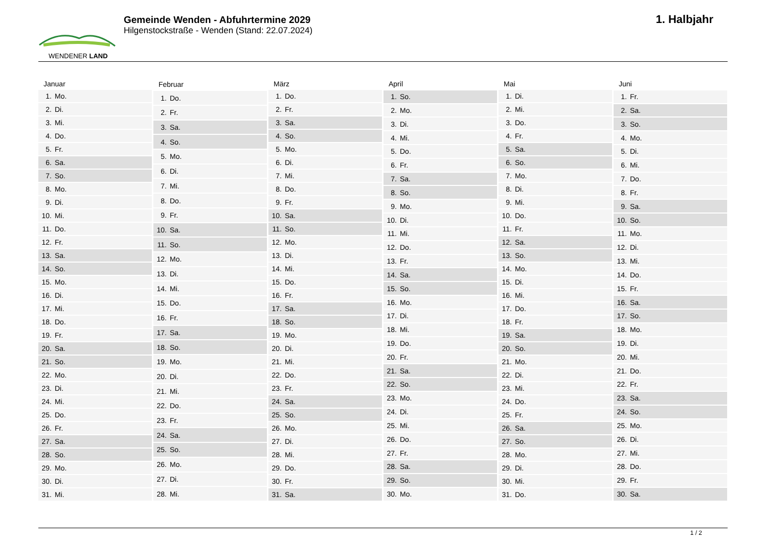WENDENER LAND
Gemeinde Wenden - Abfuhrtermine 2029
Hilgenstockstraße - Wenden (Stand: 22.07.2024)
1. Halbjahr
| Januar | |
| --- | --- |
| 1. | Mo. |
| 2. | Di. |
| 3. | Mi. |
| 4. | Do. |
| 5. | Fr. |
| 6. | Sa. |
| 7. | So. |
| 8. | Mo. |
| 9. | Di. |
| 10. | Mi. |
| 11. | Do. |
| 12. | Fr. |
| 13. | Sa. |
| 14. | So. |
| 15. | Mo. |
| 16. | Di. |
| 17. | Mi. |
| 18. | Do. |
| 19. | Fr. |
| 20. | Sa. |
| 21. | So. |
| 22. | Mo. |
| 23. | Di. |
| 24. | Mi. |
| 25. | Do. |
| 26. | Fr. |
| 27. | Sa. |
| 28. | So. |
| 29. | Mo. |
| 30. | Di. |
| 31. | Mi. |
| Februar | |
| --- | --- |
| 1. | Do. |
| 2. | Fr. |
| 3. | Sa. |
| 4. | So. |
| 5. | Mo. |
| 6. | Di. |
| 7. | Mi. |
| 8. | Do. |
| 9. | Fr. |
| 10. | Sa. |
| 11. | So. |
| 12. | Mo. |
| 13. | Di. |
| 14. | Mi. |
| 15. | Do. |
| 16. | Fr. |
| 17. | Sa. |
| 18. | So. |
| 19. | Mo. |
| 20. | Di. |
| 21. | Mi. |
| 22. | Do. |
| 23. | Fr. |
| 24. | Sa. |
| 25. | So. |
| 26. | Mo. |
| 27. | Di. |
| 28. | Mi. |
| März | |
| --- | --- |
| 1. | Do. |
| 2. | Fr. |
| 3. | Sa. |
| 4. | So. |
| 5. | Mo. |
| 6. | Di. |
| 7. | Mi. |
| 8. | Do. |
| 9. | Fr. |
| 10. | Sa. |
| 11. | So. |
| 12. | Mo. |
| 13. | Di. |
| 14. | Mi. |
| 15. | Do. |
| 16. | Fr. |
| 17. | Sa. |
| 18. | So. |
| 19. | Mo. |
| 20. | Di. |
| 21. | Mi. |
| 22. | Do. |
| 23. | Fr. |
| 24. | Sa. |
| 25. | So. |
| 26. | Mo. |
| 27. | Di. |
| 28. | Mi. |
| 29. | Do. |
| 30. | Fr. |
| 31. | Sa. |
| April | |
| --- | --- |
| 1. | So. |
| 2. | Mo. |
| 3. | Di. |
| 4. | Mi. |
| 5. | Do. |
| 6. | Fr. |
| 7. | Sa. |
| 8. | So. |
| 9. | Mo. |
| 10. | Di. |
| 11. | Mi. |
| 12. | Do. |
| 13. | Fr. |
| 14. | Sa. |
| 15. | So. |
| 16. | Mo. |
| 17. | Di. |
| 18. | Mi. |
| 19. | Do. |
| 20. | Fr. |
| 21. | Sa. |
| 22. | So. |
| 23. | Mo. |
| 24. | Di. |
| 25. | Mi. |
| 26. | Do. |
| 27. | Fr. |
| 28. | Sa. |
| 29. | So. |
| 30. | Mo. |
| Mai | |
| --- | --- |
| 1. | Di. |
| 2. | Mi. |
| 3. | Do. |
| 4. | Fr. |
| 5. | Sa. |
| 6. | So. |
| 7. | Mo. |
| 8. | Di. |
| 9. | Mi. |
| 10. | Do. |
| 11. | Fr. |
| 12. | Sa. |
| 13. | So. |
| 14. | Mo. |
| 15. | Di. |
| 16. | Mi. |
| 17. | Do. |
| 18. | Fr. |
| 19. | Sa. |
| 20. | So. |
| 21. | Mo. |
| 22. | Di. |
| 23. | Mi. |
| 24. | Do. |
| 25. | Fr. |
| 26. | Sa. |
| 27. | So. |
| 28. | Mo. |
| 29. | Di. |
| 30. | Mi. |
| 31. | Do. |
| Juni | |
| --- | --- |
| 1. | Fr. |
| 2. | Sa. |
| 3. | So. |
| 4. | Mo. |
| 5. | Di. |
| 6. | Mi. |
| 7. | Do. |
| 8. | Fr. |
| 9. | Sa. |
| 10. | So. |
| 11. | Mo. |
| 12. | Di. |
| 13. | Mi. |
| 14. | Do. |
| 15. | Fr. |
| 16. | Sa. |
| 17. | So. |
| 18. | Mo. |
| 19. | Di. |
| 20. | Mi. |
| 21. | Do. |
| 22. | Fr. |
| 23. | Sa. |
| 24. | So. |
| 25. | Mo. |
| 26. | Di. |
| 27. | Mi. |
| 28. | Do. |
| 29. | Fr. |
| 30. | Sa. |
1 / 2